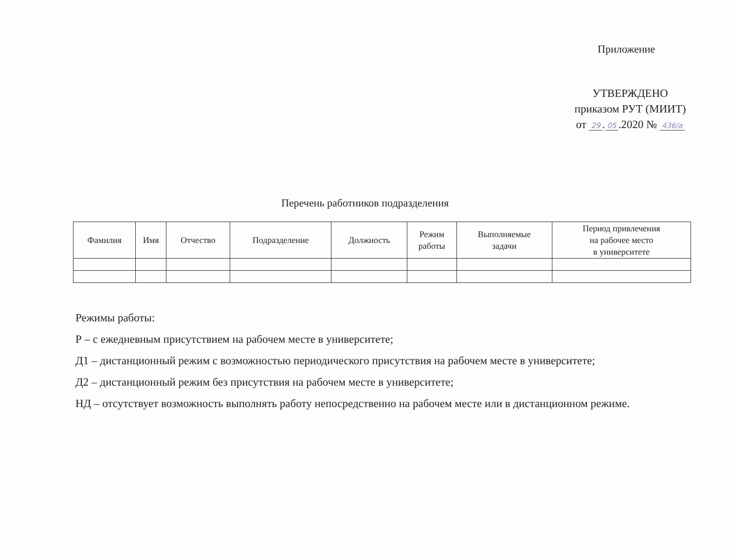Приложение
УТВЕРЖДЕНО
приказом РУТ (МИИТ)
от 29. 05.2020 № 436/a
Перечень работников подразделения
| Фамилия | Имя | Отчество | Подразделение | Должность | Режим работы | Выполняемые задачи | Период привлечения на рабочее место в университете |
| --- | --- | --- | --- | --- | --- | --- | --- |
Режимы работы:
Р – с ежедневным присутствием на рабочем месте в университете;
Д1 – дистанционный режим с возможностью периодического присутствия на рабочем месте в университете;
Д2 – дистанционный режим без присутствия на рабочем месте в университете;
НД – отсутствует возможность выполнять работу непосредственно на рабочем месте или в дистанционном режиме.